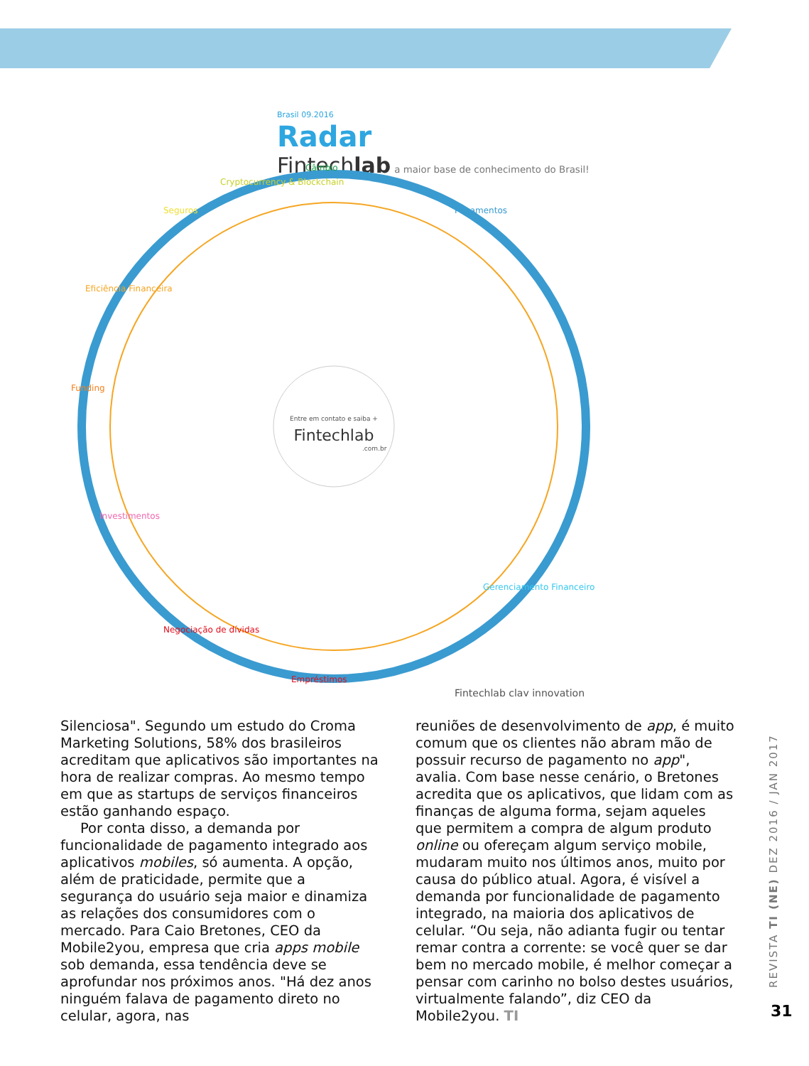Brasil 09.2016
Radar
Fintechlab a maior base de conhecimento do Brasil!
Entre em contato e saiba +
Fintechlab
.com.br
Pagamentos
Gerenciamento Financeiro
Empréstimos
Negociação de dívidas
Investimentos
Funding
Eficiência Financeira
Seguros
Cryptocurrency & Blockchain
Câmbio
Fintechlab clay innovation
Silenciosa". Segundo um estudo do Croma Marketing Solutions, 58% dos brasileiros acreditam que aplicativos são importantes na hora de realizar compras. Ao mesmo tempo em que as startups de serviços financeiros estão ganhando espaço.
Por conta disso, a demanda por funcionalidade de pagamento integrado aos aplicativos mobiles, só aumenta. A opção, além de praticidade, permite que a segurança do usuário seja maior e dinamiza as relações dos consumidores com o mercado. Para Caio Bretones, CEO da Mobile2you, empresa que cria apps mobile sob demanda, essa tendência deve se aprofundar nos próximos anos. "Há dez anos ninguém falava de pagamento direto no celular, agora, nas
reuniões de desenvolvimento de app, é muito comum que os clientes não abram mão de possuir recurso de pagamento no app", avalia. Com base nesse cenário, o Bretones acredita que os aplicativos, que lidam com as finanças de alguma forma, sejam aqueles que permitem a compra de algum produto online ou ofereçam algum serviço mobile, mudaram muito nos últimos anos, muito por causa do público atual. Agora, é visível a demanda por funcionalidade de pagamento integrado, na maioria dos aplicativos de celular. “Ou seja, não adianta fugir ou tentar remar contra a corrente: se você quer se dar bem no mercado mobile, é melhor começar a pensar com carinho no bolso destes usuários, virtualmente falando”, diz CEO da Mobile2you. TI
REVISTA TI (NE) DEZ 2016 / JAN 2017
31